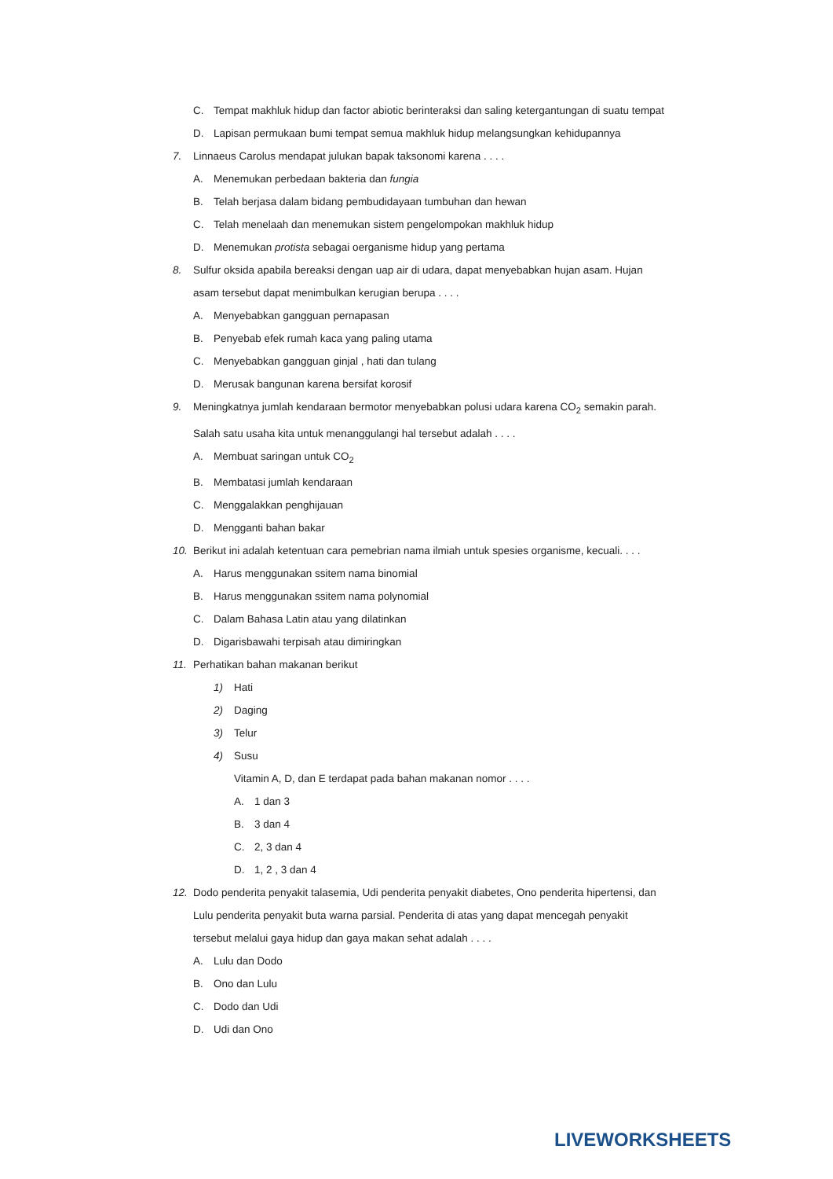C. Tempat makhluk hidup dan factor abiotic berinteraksi dan saling ketergantungan di suatu tempat
D. Lapisan permukaan bumi tempat semua makhluk hidup melangsungkan kehidupannya
7. Linnaeus Carolus mendapat julukan bapak taksonomi karena . . . .
A. Menemukan perbedaan bakteria dan fungia
B. Telah berjasa dalam bidang pembudidayaan tumbuhan dan hewan
C. Telah menelaah dan menemukan sistem pengelompokan makhluk hidup
D. Menemukan protista sebagai oerganisme hidup yang pertama
8. Sulfur oksida apabila bereaksi dengan uap air di udara, dapat menyebabkan hujan asam. Hujan asam tersebut dapat menimbulkan kerugian berupa . . . .
A. Menyebabkan gangguan pernapasan
B. Penyebab efek rumah kaca yang paling utama
C. Menyebabkan gangguan ginjal , hati dan tulang
D. Merusak bangunan karena bersifat korosif
9. Meningkatnya jumlah kendaraan bermotor menyebabkan polusi udara karena CO<sub>2</sub> semakin parah. Salah satu usaha kita untuk menanggulangi hal tersebut adalah . . . .
A. Membuat saringan untuk CO<sub>2</sub>
B. Membatasi jumlah kendaraan
C. Menggalakkan penghijauan
D. Mengganti bahan bakar
10. Berikut ini adalah ketentuan cara pemebrian nama ilmiah untuk spesies organisme, kecuali. . . .
A. Harus menggunakan ssitem nama binomial
B. Harus menggunakan ssitem nama polynomial
C. Dalam Bahasa Latin atau yang dilatinkan
D. Digarisbawahi terpisah atau dimiringkan
11. Perhatikan bahan makanan berikut
1) Hati
2) Daging
3) Telur
4) Susu
Vitamin A, D, dan E terdapat pada bahan makanan nomor . . . .
A. 1 dan 3
B. 3 dan 4
C. 2, 3 dan 4
D. 1, 2 , 3 dan 4
12. Dodo penderita penyakit talasemia, Udi penderita penyakit diabetes, Ono penderita hipertensi, dan Lulu penderita penyakit buta warna parsial. Penderita di atas yang dapat mencegah penyakit tersebut melalui gaya hidup dan gaya makan sehat adalah . . . .
A. Lulu dan Dodo
B. Ono dan Lulu
C. Dodo dan Udi
D. Udi dan Ono
LIVEWORKSHEETS